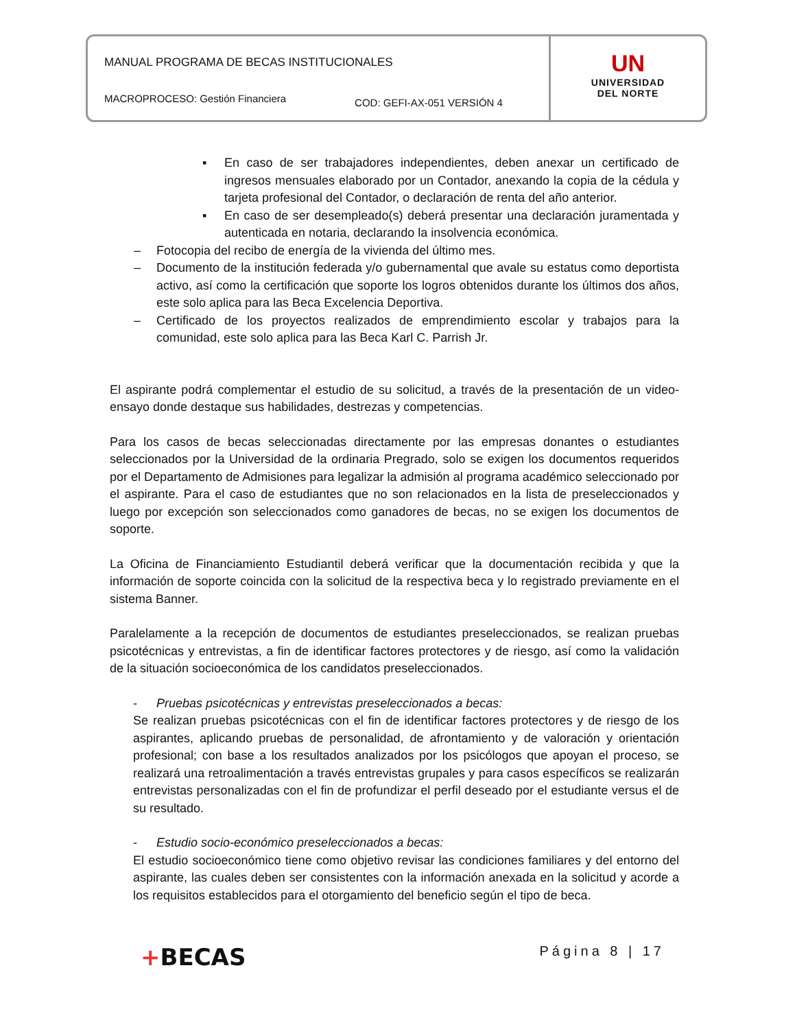MANUAL PROGRAMA DE BECAS INSTITUCIONALES
MACROPROCESO: Gestión Financiera COD: GEFI-AX-051 VERSIÓN 4
UN
UNIVERSIDAD
DEL NORTE
▪ En caso de ser trabajadores independientes, deben anexar un certificado de ingresos mensuales elaborado por un Contador, anexando la copia de la cédula y tarjeta profesional del Contador, o declaración de renta del año anterior.
▪ En caso de ser desempleado(s) deberá presentar una declaración juramentada y autenticada en notaria, declarando la insolvencia económica.
– Fotocopia del recibo de energía de la vivienda del último mes.
– Documento de la institución federada y/o gubernamental que avale su estatus como deportista activo, así como la certificación que soporte los logros obtenidos durante los últimos dos años, este solo aplica para las Beca Excelencia Deportiva.
– Certificado de los proyectos realizados de emprendimiento escolar y trabajos para la comunidad, este solo aplica para las Beca Karl C. Parrish Jr.
El aspirante podrá complementar el estudio de su solicitud, a través de la presentación de un video-ensayo donde destaque sus habilidades, destrezas y competencias.
Para los casos de becas seleccionadas directamente por las empresas donantes o estudiantes seleccionados por la Universidad de la ordinaria Pregrado, solo se exigen los documentos requeridos por el Departamento de Admisiones para legalizar la admisión al programa académico seleccionado por el aspirante. Para el caso de estudiantes que no son relacionados en la lista de preseleccionados y luego por excepción son seleccionados como ganadores de becas, no se exigen los documentos de soporte.
La Oficina de Financiamiento Estudiantil deberá verificar que la documentación recibida y que la información de soporte coincida con la solicitud de la respectiva beca y lo registrado previamente en el sistema Banner.
Paralelamente a la recepción de documentos de estudiantes preseleccionados, se realizan pruebas psicotécnicas y entrevistas, a fin de identificar factores protectores y de riesgo, así como la validación de la situación socioeconómica de los candidatos preseleccionados.
- Pruebas psicotécnicas y entrevistas preseleccionados a becas:
Se realizan pruebas psicotécnicas con el fin de identificar factores protectores y de riesgo de los aspirantes, aplicando pruebas de personalidad, de afrontamiento y de valoración y orientación profesional; con base a los resultados analizados por los psicólogos que apoyan el proceso, se realizará una retroalimentación a través entrevistas grupales y para casos específicos se realizarán entrevistas personalizadas con el fin de profundizar el perfil deseado por el estudiante versus el de su resultado.
- Estudio socio-económico preseleccionados a becas:
El estudio socioeconómico tiene como objetivo revisar las condiciones familiares y del entorno del aspirante, las cuales deben ser consistentes con la información anexada en la solicitud y acorde a los requisitos establecidos para el otorgamiento del beneficio según el tipo de beca.
+BECAS Página 8 | 17